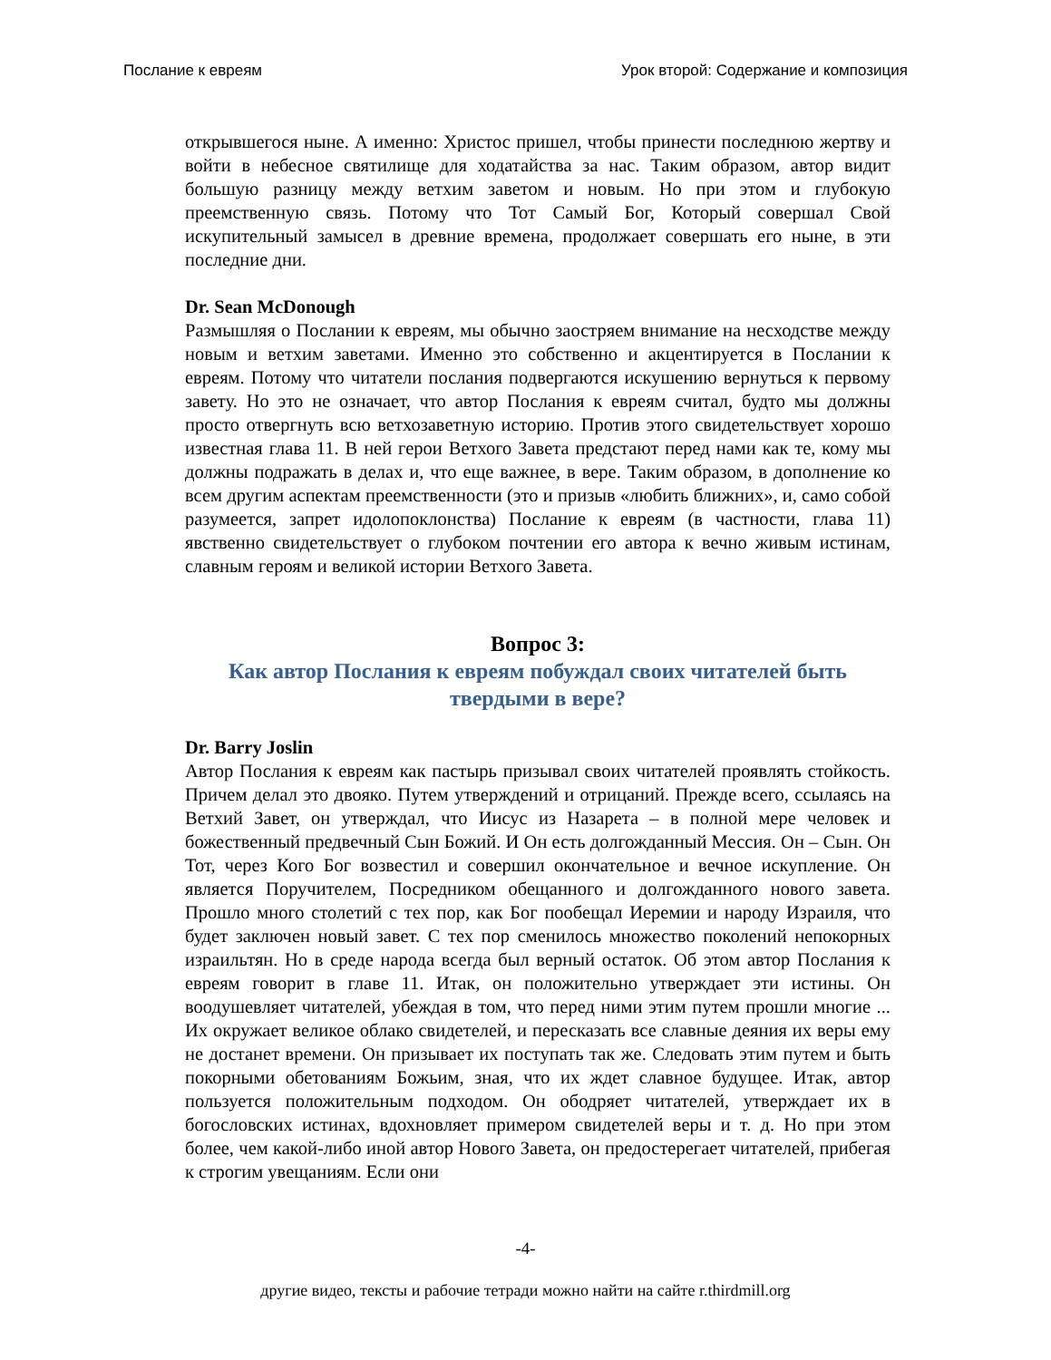Послание к евреям Урок второй: Содержание и композиция
открывшегося ныне. А именно: Христос пришел, чтобы принести последнюю жертву и войти в небесное святилище для ходатайства за нас. Таким образом, автор видит большую разницу между ветхим заветом и новым. Но при этом и глубокую преемственную связь. Потому что Тот Самый Бог, Который совершал Свой искупительный замысел в древние времена, продолжает совершать его ныне, в эти последние дни.
Dr. Sean McDonough
Размышляя о Послании к евреям, мы обычно заостряем внимание на несходстве между новым и ветхим заветами. Именно это собственно и акцентируется в Послании к евреям. Потому что читатели послания подвергаются искушению вернуться к первому завету. Но это не означает, что автор Послания к евреям считал, будто мы должны просто отвергнуть всю ветхозаветную историю. Против этого свидетельствует хорошо известная глава 11. В ней герои Ветхого Завета предстают перед нами как те, кому мы должны подражать в делах и, что еще важнее, в вере. Таким образом, в дополнение ко всем другим аспектам преемственности (это и призыв «любить ближних», и, само собой разумеется, запрет идолопоклонства) Послание к евреям (в частности, глава 11) явственно свидетельствует о глубоком почтении его автора к вечно живым истинам, славным героям и великой истории Ветхого Завета.
Вопрос 3:
Как автор Послания к евреям побуждал своих читателей быть твердыми в вере?
Dr. Barry Joslin
Автор Послания к евреям как пастырь призывал своих читателей проявлять стойкость. Причем делал это двояко. Путем утверждений и отрицаний. Прежде всего, ссылаясь на Ветхий Завет, он утверждал, что Иисус из Назарета – в полной мере человек и божественный предвечный Сын Божий. И Он есть долгожданный Мессия. Он – Сын. Он Тот, через Кого Бог возвестил и совершил окончательное и вечное искупление. Он является Поручителем, Посредником обещанного и долгожданного нового завета. Прошло много столетий с тех пор, как Бог пообещал Иеремии и народу Израиля, что будет заключен новый завет. С тех пор сменилось множество поколений непокорных израильтян. Но в среде народа всегда был верный остаток. Об этом автор Послания к евреям говорит в главе 11. Итак, он положительно утверждает эти истины. Он воодушевляет читателей, убеждая в том, что перед ними этим путем прошли многие ... Их окружает великое облако свидетелей, и пересказать все славные деяния их веры ему не достанет времени. Он призывает их поступать так же. Следовать этим путем и быть покорными обетованиям Божьим, зная, что их ждет славное будущее. Итак, автор пользуется положительным подходом. Он ободряет читателей, утверждает их в богословских истинах, вдохновляет примером свидетелей веры и т. д. Но при этом более, чем какой-либо иной автор Нового Завета, он предостерегает читателей, прибегая к строгим увещаниям. Если они
-4-
другие видео, тексты и рабочие тетради можно найти на сайте r.thirdmill.org